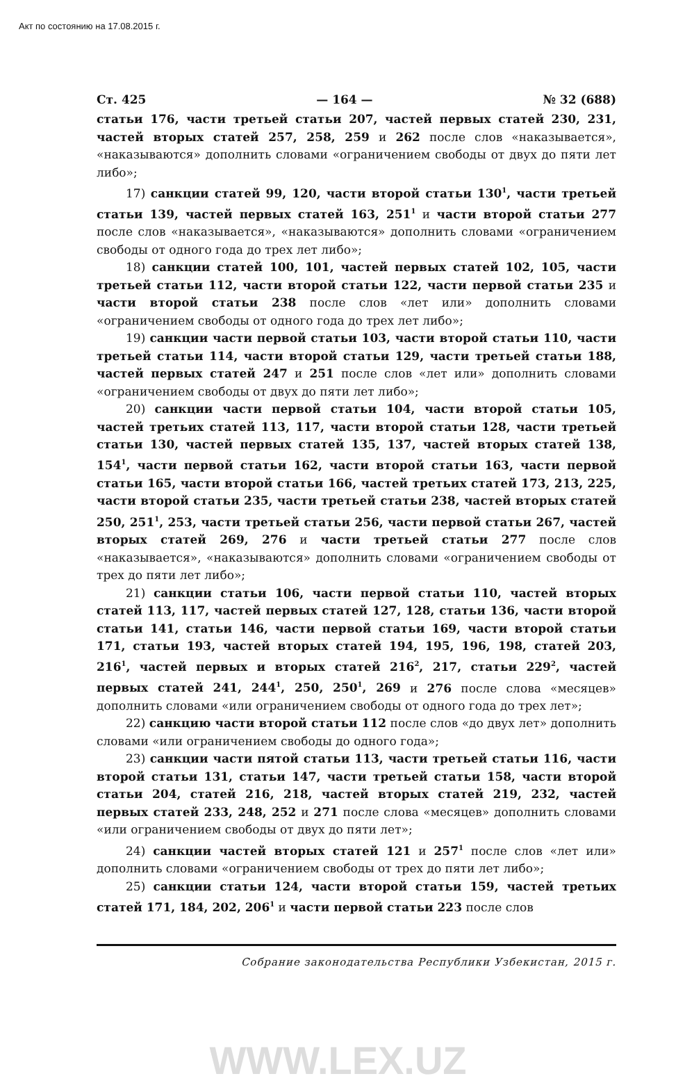Акт по состоянию на 17.08.2015 г.
Ст. 425 — 164 — № 32 (688)
статьи 176, части третьей статьи 207, частей первых статей 230, 231, частей вторых статей 257, 258, 259 и 262 после слов «наказывается», «наказываются» дополнить словами «ограничением свободы от двух до пяти лет либо»;
17) санкции статей 99, 120, части второй статьи 130<sup>1</sup>, части третьей статьи 139, частей первых статей 163, 251<sup>1</sup> и части второй статьи 277 после слов «наказывается», «наказываются» дополнить словами «ограничением свободы от одного года до трех лет либо»;
18) санкции статей 100, 101, частей первых статей 102, 105, части третьей статьи 112, части второй статьи 122, части первой статьи 235 и части второй статьи 238 после слов «лет или» дополнить словами «ограничением свободы от одного года до трех лет либо»;
19) санкции части первой статьи 103, части второй статьи 110, части третьей статьи 114, части второй статьи 129, части третьей статьи 188, частей первых статей 247 и 251 после слов «лет или» дополнить словами «ограничением свободы от двух до пяти лет либо»;
20) санкции части первой статьи 104, части второй статьи 105, частей третьих статей 113, 117, части второй статьи 128, части третьей статьи 130, частей первых статей 135, 137, частей вторых статей 138, 154<sup>1</sup>, части первой статьи 162, части второй статьи 163, части первой статьи 165, части второй статьи 166, частей третьих статей 173, 213, 225, части второй статьи 235, части третьей статьи 238, частей вторых статей 250, 251<sup>1</sup>, 253, части третьей статьи 256, части первой статьи 267, частей вторых статей 269, 276 и части третьей статьи 277 после слов «наказывается», «наказываются» дополнить словами «ограничением свободы от трех до пяти лет либо»;
21) санкции статьи 106, части первой статьи 110, частей вторых статей 113, 117, частей первых статей 127, 128, статьи 136, части второй статьи 141, статьи 146, части первой статьи 169, части второй статьи 171, статьи 193, частей вторых статей 194, 195, 196, 198, статей 203, 216<sup>1</sup>, частей первых и вторых статей 216<sup>2</sup>, 217, статьи 229<sup>2</sup>, частей первых статей 241, 244<sup>1</sup>, 250, 250<sup>1</sup>, 269 и 276 после слова «месяцев» дополнить словами «или ограничением свободы от одного года до трех лет»;
22) санкцию части второй статьи 112 после слов «до двух лет» дополнить словами «или ограничением свободы до одного года»;
23) санкции части пятой статьи 113, части третьей статьи 116, части второй статьи 131, статьи 147, части третьей статьи 158, части второй статьи 204, статей 216, 218, частей вторых статей 219, 232, частей первых статей 233, 248, 252 и 271 после слова «месяцев» дополнить словами «или ограничением свободы от двух до пяти лет»;
24) санкции частей вторых статей 121 и 257<sup>1</sup> после слов «лет или» дополнить словами «ограничением свободы от трех до пяти лет либо»;
25) санкции статьи 124, части второй статьи 159, частей третьих статей 171, 184, 202, 206<sup>1</sup> и части первой статьи 223 после слов
Собрание законодательства Республики Узбекистан, 2015 г.
WWW.LEX.UZ